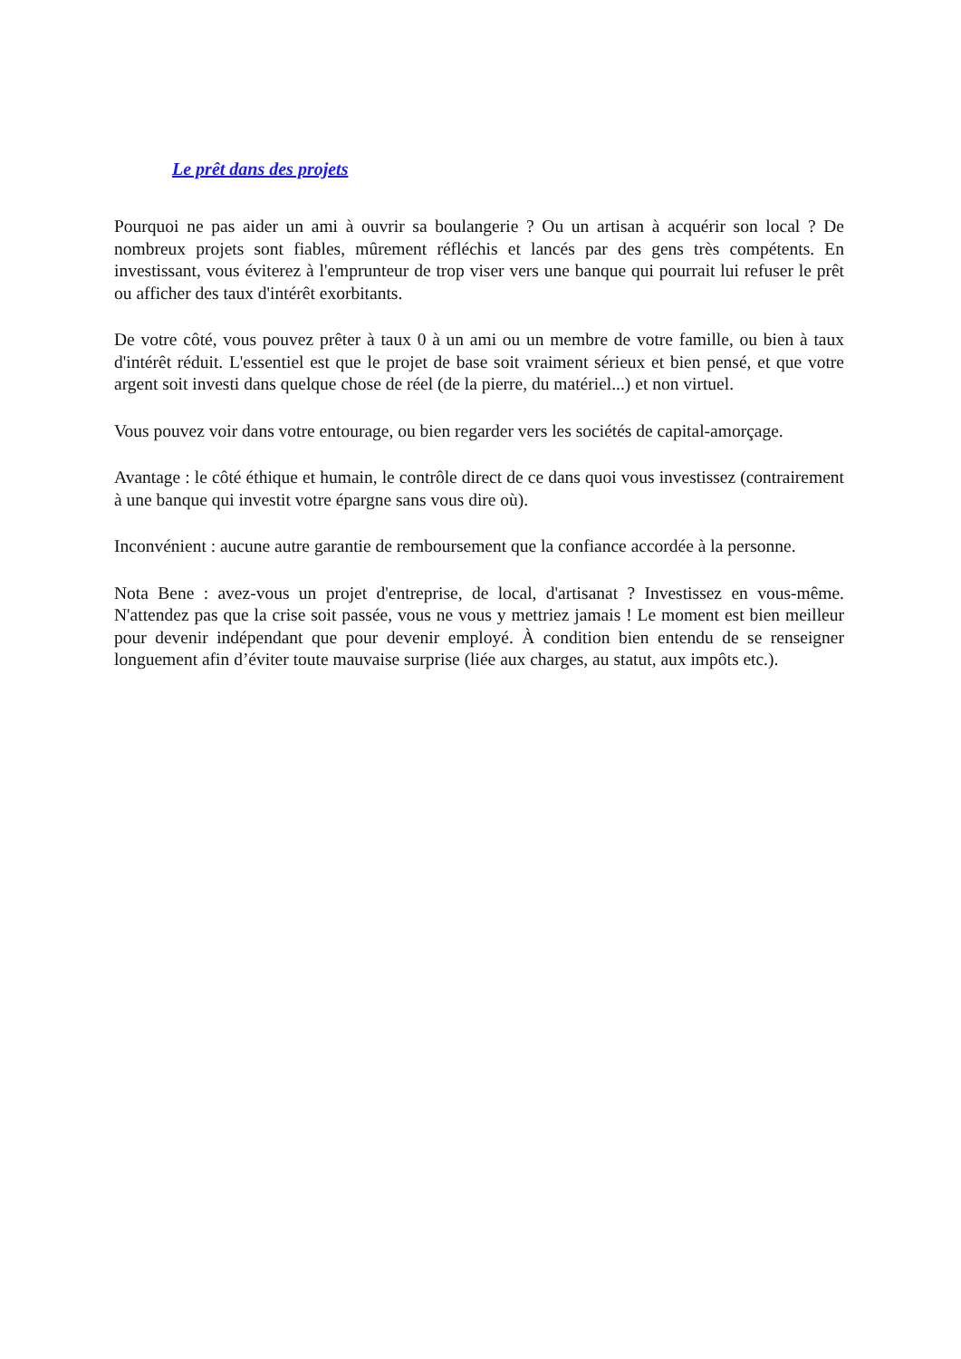Le prêt dans des projets
Pourquoi ne pas aider un ami à ouvrir sa boulangerie ? Ou un artisan à acquérir son local ? De nombreux projets sont fiables, mûrement réfléchis et lancés par des gens très compétents. En investissant, vous éviterez à l'emprunteur de trop viser vers une banque qui pourrait lui refuser le prêt ou afficher des taux d'intérêt exorbitants.
De votre côté, vous pouvez prêter à taux 0 à un ami ou un membre de votre famille, ou bien à taux d'intérêt réduit. L'essentiel est que le projet de base soit vraiment sérieux et bien pensé, et que votre argent soit investi dans quelque chose de réel (de la pierre, du matériel...) et non virtuel.
Vous pouvez voir dans votre entourage, ou bien regarder vers les sociétés de capital-amorçage.
Avantage : le côté éthique et humain, le contrôle direct de ce dans quoi vous investissez (contrairement à une banque qui investit votre épargne sans vous dire où).
Inconvénient : aucune autre garantie de remboursement que la confiance accordée à la personne.
Nota Bene : avez-vous un projet d'entreprise, de local, d'artisanat ? Investissez en vous-même. N'attendez pas que la crise soit passée, vous ne vous y mettriez jamais ! Le moment est bien meilleur pour devenir indépendant que pour devenir employé. À condition bien entendu de se renseigner longuement afin d’éviter toute mauvaise surprise (liée aux charges, au statut, aux impôts etc.).